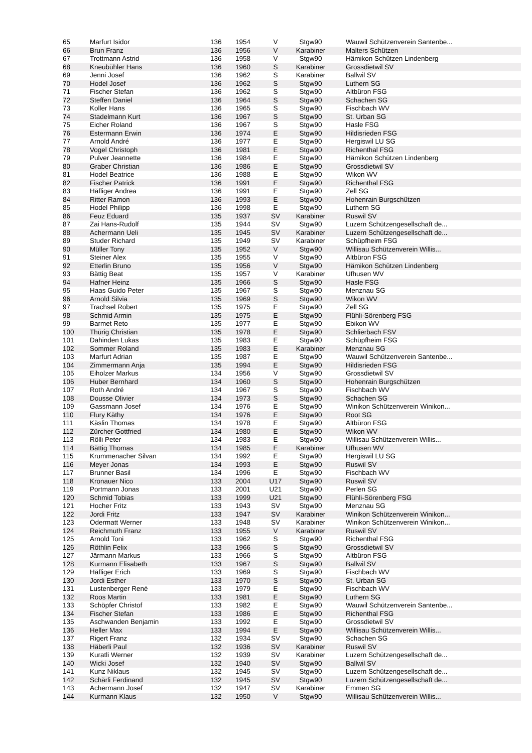| 65 | Marfurt Isidor | 136 | 1954 | V | Stgw90 | Wauwil Schützenverein Santenbe... |
| 66 | Brun Franz | 136 | 1956 | V | Karabiner | Malters Schützen |
| 67 | Trottmann Astrid | 136 | 1958 | V | Stgw90 | Hämikon Schützen Lindenberg |
| 68 | Kneubühler Hans | 136 | 1960 | S | Karabiner | Grossdietwil SV |
| 69 | Jenni Josef | 136 | 1962 | S | Karabiner | Ballwil SV |
| 70 | Hodel Josef | 136 | 1962 | S | Stgw90 | Luthern SG |
| 71 | Fischer Stefan | 136 | 1962 | S | Stgw90 | Altbüron FSG |
| 72 | Steffen Daniel | 136 | 1964 | S | Stgw90 | Schachen SG |
| 73 | Koller Hans | 136 | 1965 | S | Stgw90 | Fischbach WV |
| 74 | Stadelmann Kurt | 136 | 1967 | S | Stgw90 | St. Urban SG |
| 75 | Eicher Roland | 136 | 1967 | S | Stgw90 | Hasle FSG |
| 76 | Estermann Erwin | 136 | 1974 | E | Stgw90 | Hildisrieden FSG |
| 77 | Arnold André | 136 | 1977 | E | Stgw90 | Hergiswil LU SG |
| 78 | Vogel Christoph | 136 | 1981 | E | Stgw90 | Richenthal FSG |
| 79 | Pulver Jeannette | 136 | 1984 | E | Stgw90 | Hämikon Schützen Lindenberg |
| 80 | Graber Christian | 136 | 1986 | E | Stgw90 | Grossdietwil SV |
| 81 | Hodel Beatrice | 136 | 1988 | E | Stgw90 | Wikon WV |
| 82 | Fischer Patrick | 136 | 1991 | E | Stgw90 | Richenthal FSG |
| 83 | Häfliger Andrea | 136 | 1991 | E | Stgw90 | Zell SG |
| 84 | Ritter Ramon | 136 | 1993 | E | Stgw90 | Hohenrain Burgschützen |
| 85 | Hodel Philipp | 136 | 1998 | E | Stgw90 | Luthern SG |
| 86 | Feuz Eduard | 135 | 1937 | SV | Karabiner | Ruswil SV |
| 87 | Zai Hans-Rudolf | 135 | 1944 | SV | Stgw90 | Luzern Schützengesellschaft de... |
| 88 | Achermann Ueli | 135 | 1945 | SV | Karabiner | Luzern Schützengesellschaft de... |
| 89 | Studer Richard | 135 | 1949 | SV | Karabiner | Schüpfheim FSG |
| 90 | Müller Tony | 135 | 1952 | V | Stgw90 | Willisau Schützenverein Willis... |
| 91 | Steiner Alex | 135 | 1955 | V | Stgw90 | Altbüron FSG |
| 92 | Etterlin Bruno | 135 | 1956 | V | Stgw90 | Hämikon Schützen Lindenberg |
| 93 | Bättig Beat | 135 | 1957 | V | Karabiner | Ufhusen WV |
| 94 | Hafner Heinz | 135 | 1966 | S | Stgw90 | Hasle FSG |
| 95 | Haas Guido Peter | 135 | 1967 | S | Stgw90 | Menznau SG |
| 96 | Arnold Silvia | 135 | 1969 | S | Stgw90 | Wikon WV |
| 97 | Trachsel Robert | 135 | 1975 | E | Stgw90 | Zell SG |
| 98 | Schmid Armin | 135 | 1975 | E | Stgw90 | Flühli-Sörenberg FSG |
| 99 | Barmet Reto | 135 | 1977 | E | Stgw90 | Ebikon WV |
| 100 | Thürig Christian | 135 | 1978 | E | Stgw90 | Schlierbach FSV |
| 101 | Dahinden Lukas | 135 | 1983 | E | Stgw90 | Schüpfheim FSG |
| 102 | Sommer Roland | 135 | 1983 | E | Karabiner | Menznau SG |
| 103 | Marfurt Adrian | 135 | 1987 | E | Stgw90 | Wauwil Schützenverein Santenbe... |
| 104 | Zimmermann Anja | 135 | 1994 | E | Stgw90 | Hildisrieden FSG |
| 105 | Eiholzer Markus | 134 | 1956 | V | Stgw90 | Grossdietwil SV |
| 106 | Huber Bernhard | 134 | 1960 | S | Stgw90 | Hohenrain Burgschützen |
| 107 | Roth André | 134 | 1967 | S | Stgw90 | Fischbach WV |
| 108 | Dousse Olivier | 134 | 1973 | S | Stgw90 | Schachen SG |
| 109 | Gassmann Josef | 134 | 1976 | E | Stgw90 | Winikon Schützenverein Winikon... |
| 110 | Flury Käthy | 134 | 1976 | E | Stgw90 | Root SG |
| 111 | Käslin Thomas | 134 | 1978 | E | Stgw90 | Altbüron FSG |
| 112 | Zürcher Gottfried | 134 | 1980 | E | Stgw90 | Wikon WV |
| 113 | Rölli Peter | 134 | 1983 | E | Stgw90 | Willisau Schützenverein Willis... |
| 114 | Bättig Thomas | 134 | 1985 | E | Karabiner | Ufhusen WV |
| 115 | Krummenacher Silvan | 134 | 1992 | E | Stgw90 | Hergiswil LU SG |
| 116 | Meyer Jonas | 134 | 1993 | E | Stgw90 | Ruswil SV |
| 117 | Brunner Basil | 134 | 1996 | E | Stgw90 | Fischbach WV |
| 118 | Kronauer Nico | 133 | 2004 | U17 | Stgw90 | Ruswil SV |
| 119 | Portmann Jonas | 133 | 2001 | U21 | Stgw90 | Perlen SG |
| 120 | Schmid Tobias | 133 | 1999 | U21 | Stgw90 | Flühli-Sörenberg FSG |
| 121 | Hocher Fritz | 133 | 1943 | SV | Stgw90 | Menznau SG |
| 122 | Jordi Fritz | 133 | 1947 | SV | Karabiner | Winikon Schützenverein Winikon... |
| 123 | Odermatt Werner | 133 | 1948 | SV | Karabiner | Winikon Schützenverein Winikon... |
| 124 | Reichmuth Franz | 133 | 1955 | V | Karabiner | Ruswil SV |
| 125 | Arnold Toni | 133 | 1962 | S | Stgw90 | Richenthal FSG |
| 126 | Röthlin Felix | 133 | 1966 | S | Stgw90 | Grossdietwil SV |
| 127 | Järmann Markus | 133 | 1966 | S | Stgw90 | Altbüron FSG |
| 128 | Kurmann Elisabeth | 133 | 1967 | S | Stgw90 | Ballwil SV |
| 129 | Häfliger Erich | 133 | 1969 | S | Stgw90 | Fischbach WV |
| 130 | Jordi Esther | 133 | 1970 | S | Stgw90 | St. Urban SG |
| 131 | Lustenberger René | 133 | 1979 | E | Stgw90 | Fischbach WV |
| 132 | Roos Martin | 133 | 1981 | E | Stgw90 | Luthern SG |
| 133 | Schöpfer Christof | 133 | 1982 | E | Stgw90 | Wauwil Schützenverein Santenbe... |
| 134 | Fischer Stefan | 133 | 1986 | E | Stgw90 | Richenthal FSG |
| 135 | Aschwanden Benjamin | 133 | 1992 | E | Stgw90 | Grossdietwil SV |
| 136 | Heller Max | 133 | 1994 | E | Stgw90 | Willisau Schützenverein Willis... |
| 137 | Rigert Franz | 132 | 1934 | SV | Stgw90 | Schachen SG |
| 138 | Häberli Paul | 132 | 1936 | SV | Karabiner | Ruswil SV |
| 139 | Kuratli Werner | 132 | 1939 | SV | Karabiner | Luzern Schützengesellschaft de... |
| 140 | Wicki Josef | 132 | 1940 | SV | Stgw90 | Ballwil SV |
| 141 | Kunz Niklaus | 132 | 1945 | SV | Stgw90 | Luzern Schützengesellschaft de... |
| 142 | Schärli Ferdinand | 132 | 1945 | SV | Stgw90 | Luzern Schützengesellschaft de... |
| 143 | Achermann Josef | 132 | 1947 | SV | Karabiner | Emmen SG |
| 144 | Kurmann Klaus | 132 | 1950 | V | Stgw90 | Willisau Schützenverein Willis... |